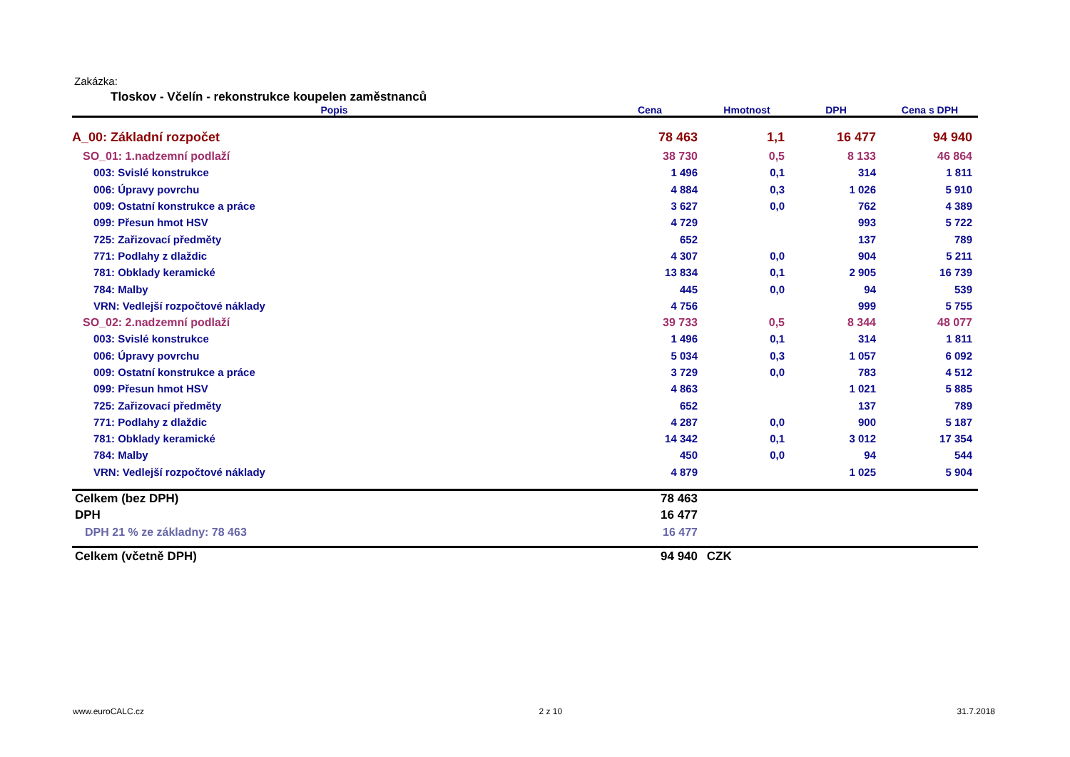Zakázka:
Tloskov - Včelín - rekonstrukce koupelen zaměstnanců
| Popis | Cena | Hmotnost | DPH | Cena s DPH |
| --- | --- | --- | --- | --- |
| A_00: Základní rozpočet | 78 463 | 1,1 | 16 477 | 94 940 |
| SO_01: 1.nadzemní podlaží | 38 730 | 0,5 | 8 133 | 46 864 |
| 003: Svislé konstrukce | 1 496 | 0,1 | 314 | 1 811 |
| 006: Úpravy povrchu | 4 884 | 0,3 | 1 026 | 5 910 |
| 009: Ostatní konstrukce a práce | 3 627 | 0,0 | 762 | 4 389 |
| 099: Přesun hmot HSV | 4 729 | | 993 | 5 722 |
| 725: Zařizovací předměty | 652 | | 137 | 789 |
| 771: Podlahy z dlaždic | 4 307 | 0,0 | 904 | 5 211 |
| 781: Obklady keramické | 13 834 | 0,1 | 2 905 | 16 739 |
| 784: Malby | 445 | 0,0 | 94 | 539 |
| VRN: Vedlejší rozpočtové náklady | 4 756 | | 999 | 5 755 |
| SO_02: 2.nadzemní podlaží | 39 733 | 0,5 | 8 344 | 48 077 |
| 003: Svislé konstrukce | 1 496 | 0,1 | 314 | 1 811 |
| 006: Úpravy povrchu | 5 034 | 0,3 | 1 057 | 6 092 |
| 009: Ostatní konstrukce a práce | 3 729 | 0,0 | 783 | 4 512 |
| 099: Přesun hmot HSV | 4 863 | | 1 021 | 5 885 |
| 725: Zařizovací předměty | 652 | | 137 | 789 |
| 771: Podlahy z dlaždic | 4 287 | 0,0 | 900 | 5 187 |
| 781: Obklady keramické | 14 342 | 0,1 | 3 012 | 17 354 |
| 784: Malby | 450 | 0,0 | 94 | 544 |
| VRN: Vedlejší rozpočtové náklady | 4 879 | | 1 025 | 5 904 |
| Celkem (bez DPH) | 78 463 | | | |
| DPH | 16 477 | | | |
| DPH 21 % ze základny: 78 463 | 16 477 | | | |
| Celkem (včetně DPH) | 94 940 | CZK | | |
www.euroCALC.cz 2 z 10 31.7.2018